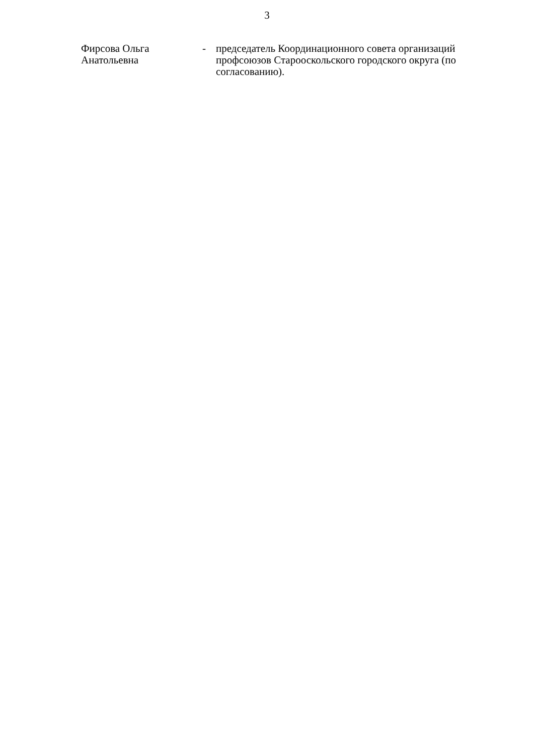3
Фирсова Ольга Анатольевна
- председатель Координационного совета организаций профсоюзов Старооскольского городского округа (по согласованию).